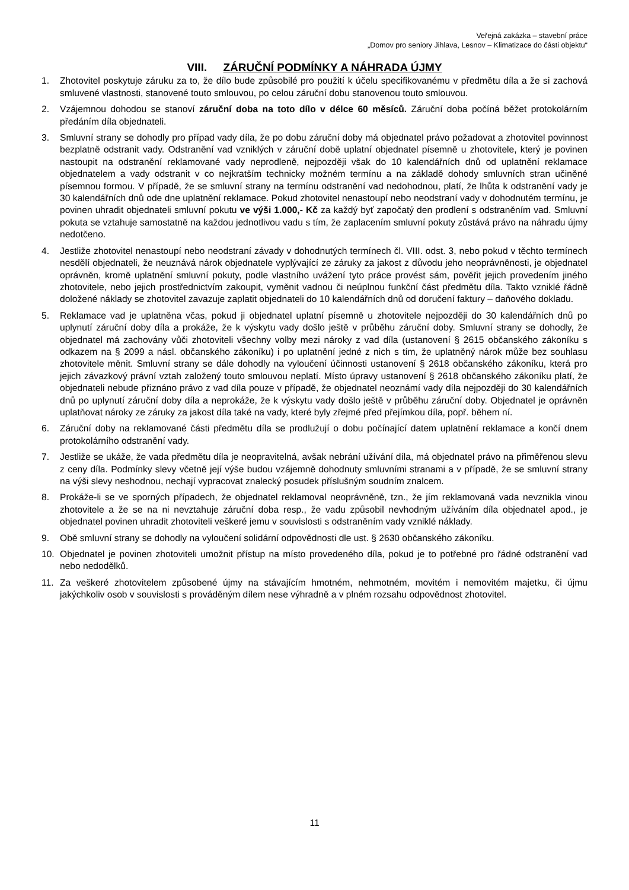Veřejná zakázka – stavební práce
„Domov pro seniory Jihlava, Lesnov – Klimatizace do části objektu“
VIII. ZÁRUČNÍ PODMÍNKY A NÁHRADA ÚJMY
1. Zhotovitel poskytuje záruku za to, že dílo bude způsobilé pro použití k účelu specifikovanému v předmětu díla a že si zachová smluvené vlastnosti, stanovené touto smlouvou, po celou záruční dobu stanovenou touto smlouvou.
2. Vzájemnou dohodou se stanoví záruční doba na toto dílo v délce 60 měsíců. Záruční doba počíná běžet protokolárním předáním díla objednateli.
3. Smluvní strany se dohodly pro případ vady díla, že po dobu záruční doby má objednatel právo požadovat a zhotovitel povinnost bezplatně odstranit vady. Odstranění vad vzniklých v záruční době uplatní objednatel písemně u zhotovitele, který je povinen nastoupit na odstranění reklamované vady neprodleně, nejpozději však do 10 kalendářních dnů od uplatnění reklamace objednatelem a vady odstranit v co nejkratším technicky možném termínu a na základě dohody smluvních stran učiněné písemnou formou. V případě, že se smluvní strany na termínu odstranění vad nedohodnou, platí, že lhůta k odstranění vady je 30 kalendářních dnů ode dne uplatnění reklamace. Pokud zhotovitel nenastoupí nebo neodstraní vady v dohodnutém termínu, je povinen uhradit objednateli smluvní pokutu ve výši 1.000,- Kč za každý byť započatý den prodlení s odstraněním vad. Smluvní pokuta se vztahuje samostatně na každou jednotlivou vadu s tím, že zaplacením smluvní pokuty zůstává právo na náhradu újmy nedotčeno.
4. Jestliže zhotovitel nenastoupí nebo neodstraní závady v dohodnutých termínech čl. VIII. odst. 3, nebo pokud v těchto termínech nesdělí objednateli, že neuznává nárok objednatele vyplývající ze záruky za jakost z důvodu jeho neoprávněnosti, je objednatel oprávněn, kromě uplatnění smluvní pokuty, podle vlastního uvážení tyto práce provést sám, pověřit jejich provedením jiného zhotovitele, nebo jejich prostřednictvím zakoupit, vyměnit vadnou či neúplnou funkční část předmětu díla. Takto vzniklé řádně doložené náklady se zhotovitel zavazuje zaplatit objednateli do 10 kalendářních dnů od doručení faktury – daňového dokladu.
5. Reklamace vad je uplatněna včas, pokud ji objednatel uplatní písemně u zhotovitele nejpozději do 30 kalendářních dnů po uplynutí záruční doby díla a prokáže, že k výskytu vady došlo ještě v průběhu záruční doby. Smluvní strany se dohodly, že objednatel má zachovány vůči zhotoviteli všechny volby mezi nároky z vad díla (ustanovení § 2615 občanského zákoníku s odkazem na § 2099 a násl. občanského zákoníku) i po uplatnění jedné z nich s tím, že uplatněný nárok může bez souhlasu zhotovitele měnit. Smluvní strany se dále dohodly na vyloučení účinnosti ustanovení § 2618 občanského zákoníku, která pro jejich závazkový právní vztah založený touto smlouvou neplatí. Místo úpravy ustanovení § 2618 občanského zákoníku platí, že objednateli nebude přiznáno právo z vad díla pouze v případě, že objednatel neoznámí vady díla nejpozději do 30 kalendářních dnů po uplynutí záruční doby díla a neprokáže, že k výskytu vady došlo ještě v průběhu záruční doby. Objednatel je oprávněn uplatňovat nároky ze záruky za jakost díla také na vady, které byly zřejmé před přejímkou díla, popř. během ní.
6. Záruční doby na reklamované části předmětu díla se prodlužují o dobu počínající datem uplatnění reklamace a končí dnem protokolárního odstranění vady.
7. Jestliže se ukáže, že vada předmětu díla je neopravitelná, avšak nebrání užívání díla, má objednatel právo na přiměřenou slevu z ceny díla. Podmínky slevy včetně její výše budou vzájemně dohodnuty smluvními stranami a v případě, že se smluvní strany na výši slevy neshodnou, nechají vypracovat znalecký posudek příslušným soudním znalcem.
8. Prokáže-li se ve sporných případech, že objednatel reklamoval neoprávněně, tzn., že jím reklamovaná vada nevznikla vinou zhotovitele a že se na ni nevztahuje záruční doba resp., že vadu způsobil nevhodným užíváním díla objednatel apod., je objednatel povinen uhradit zhotoviteli veškeré jemu v souvislosti s odstraněním vady vzniklé náklady.
9. Obě smluvní strany se dohodly na vyloučení solidární odpovědnosti dle ust. § 2630 občanského zákoníku.
10. Objednatel je povinen zhotoviteli umožnit přístup na místo provedeného díla, pokud je to potřebné pro řádné odstranění vad nebo nedodělků.
11. Za veškeré zhotovitelem způsobené újmy na stávajícím hmotném, nehmotném, movitém i nemovitém majetku, či újmu jakýchkoliv osob v souvislosti s prováděným dílem nese výhradně a v plném rozsahu odpovědnost zhotovitel.
11